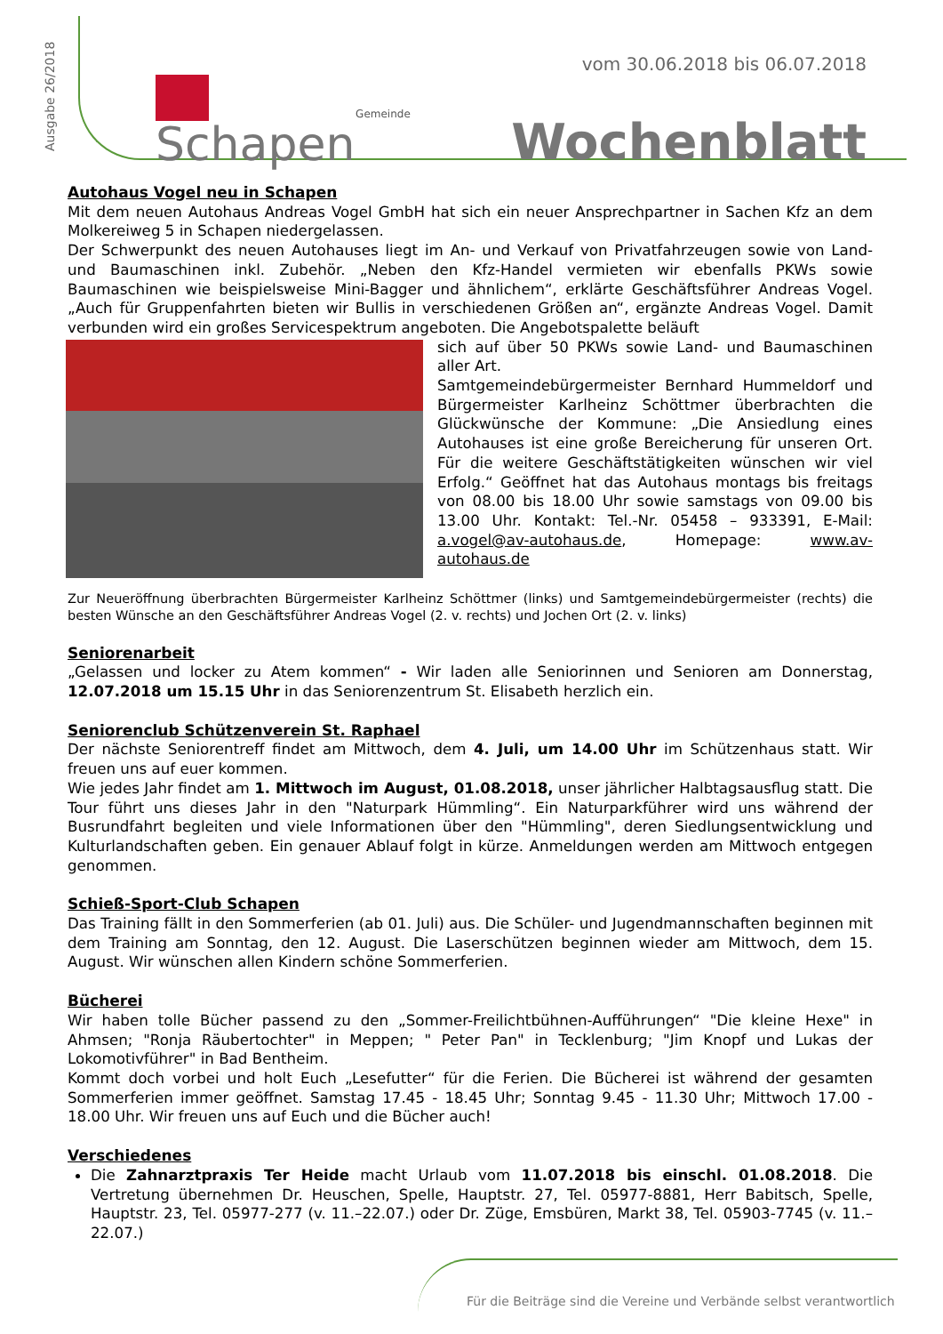Ausgabe 26/2018
vom 30.06.2018 bis 06.07.2018
Gemeinde
Schapen
Wochenblatt
Autohaus Vogel neu in Schapen
Mit dem neuen Autohaus Andreas Vogel GmbH hat sich ein neuer Ansprechpartner in Sachen Kfz an dem Molkereiweg 5 in Schapen niedergelassen.
Der Schwerpunkt des neuen Autohauses liegt im An- und Verkauf von Privatfahrzeugen sowie von Land- und Baumaschinen inkl. Zubehör. „Neben den Kfz-Handel vermieten wir ebenfalls PKWs sowie Baumaschinen wie beispielsweise Mini-Bagger und ähnlichem“, erklärte Geschäftsführer Andreas Vogel. „Auch für Gruppenfahrten bieten wir Bullis in verschiedenen Größen an“, ergänzte Andreas Vogel. Damit verbunden wird ein großes Servicespektrum angeboten. Die Angebotspalette beläuft
sich auf über 50 PKWs sowie Land- und Baumaschinen aller Art.
Samtgemeindebürgermeister Bernhard Hummeldorf und Bürgermeister Karlheinz Schöttmer überbrachten die Glückwünsche der Kommune: „Die Ansiedlung eines Autohauses ist eine große Bereicherung für unseren Ort. Für die weitere Geschäftstätigkeiten wünschen wir viel Erfolg.“ Geöffnet hat das Autohaus montags bis freitags von 08.00 bis 18.00 Uhr sowie samstags von 09.00 bis 13.00 Uhr. Kontakt: Tel.-Nr. 05458 – 933391, E-Mail: a.vogel@av-autohaus.de, Homepage: www.av-autohaus.de
Zur Neueröffnung überbrachten Bürgermeister Karlheinz Schöttmer (links) und Samtgemeindebürgermeister (rechts) die besten Wünsche an den Geschäftsführer Andreas Vogel (2. v. rechts) und Jochen Ort (2. v. links)
Seniorenarbeit
„Gelassen und locker zu Atem kommen“ - Wir laden alle Seniorinnen und Senioren am Donnerstag, 12.07.2018 um 15.15 Uhr in das Seniorenzentrum St. Elisabeth herzlich ein.
Seniorenclub Schützenverein St. Raphael
Der nächste Seniorentreff findet am Mittwoch, dem 4. Juli, um 14.00 Uhr im Schützenhaus statt. Wir freuen uns auf euer kommen.
Wie jedes Jahr findet am 1. Mittwoch im August, 01.08.2018, unser jährlicher Halbtagsausflug statt. Die Tour führt uns dieses Jahr in den "Naturpark Hümmling“. Ein Naturparkführer wird uns während der Busrundfahrt begleiten und viele Informationen über den "Hümmling", deren Siedlungsentwicklung und Kulturlandschaften geben. Ein genauer Ablauf folgt in kürze. Anmeldungen werden am Mittwoch entgegen genommen.
Schieß-Sport-Club Schapen
Das Training fällt in den Sommerferien (ab 01. Juli) aus. Die Schüler- und Jugendmannschaften beginnen mit dem Training am Sonntag, den 12. August. Die Laserschützen beginnen wieder am Mittwoch, dem 15. August. Wir wünschen allen Kindern schöne Sommerferien.
Bücherei
Wir haben tolle Bücher passend zu den „Sommer-Freilichtbühnen-Aufführungen“ "Die kleine Hexe" in Ahmsen; "Ronja Räubertochter" in Meppen; " Peter Pan" in Tecklenburg; "Jim Knopf und Lukas der Lokomotivführer" in Bad Bentheim.
Kommt doch vorbei und holt Euch „Lesefutter“ für die Ferien. Die Bücherei ist während der gesamten Sommerferien immer geöffnet. Samstag 17.45 - 18.45 Uhr; Sonntag 9.45 - 11.30 Uhr; Mittwoch 17.00 - 18.00 Uhr. Wir freuen uns auf Euch und die Bücher auch!
Verschiedenes
Die Zahnarztpraxis Ter Heide macht Urlaub vom 11.07.2018 bis einschl. 01.08.2018. Die Vertretung übernehmen Dr. Heuschen, Spelle, Hauptstr. 27, Tel. 05977-8881, Herr Babitsch, Spelle, Hauptstr. 23, Tel. 05977-277 (v. 11.–22.07.) oder Dr. Züge, Emsbüren, Markt 38, Tel. 05903-7745 (v. 11.–22.07.)
Für die Beiträge sind die Vereine und Verbände selbst verantwortlich